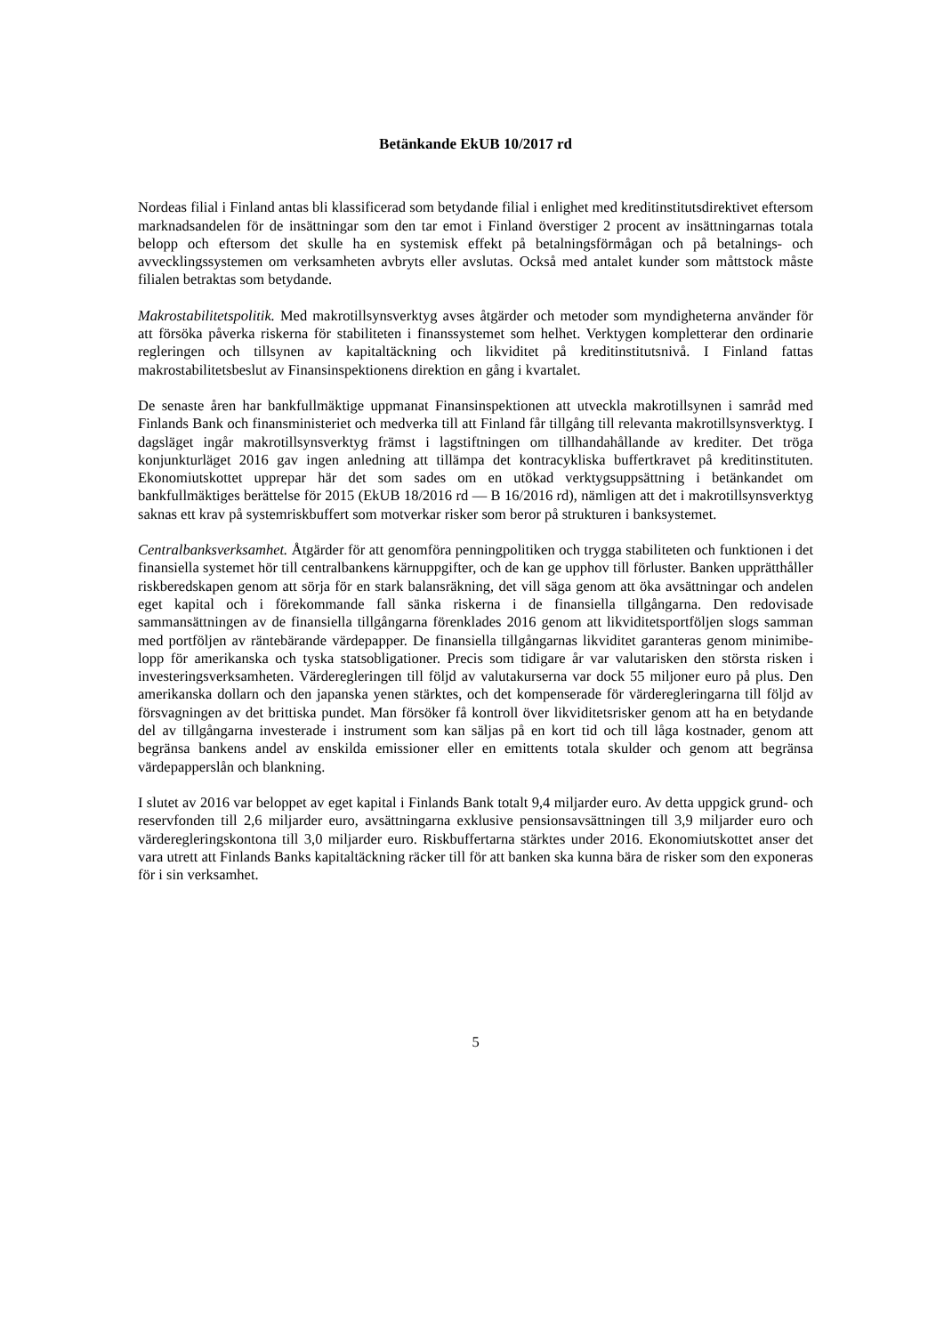Betänkande EkUB 10/2017 rd
Nordeas filial i Finland antas bli klassificerad som betydande filial i enlighet med kreditinstituts­direktivet eftersom marknadsandelen för de insättningar som den tar emot i Finland överstiger 2 procent av insättningarnas totala belopp och eftersom det skulle ha en systemisk effekt på be­talningsförmågan och på betalnings- och avvecklingssystemen om verksamheten avbryts eller avslutas. Också med antalet kunder som måttstock måste filialen betraktas som betydande.
Makrostabilitetspolitik. Med makrotillsynsverktyg avses åtgärder och metoder som myndighe­terna använder för att försöka påverka riskerna för stabiliteten i finanssystemet som helhet. Verk­tygen kompletterar den ordinarie regleringen och tillsynen av kapitaltäckning och likviditet på kreditinstitutsnivå. I Finland fattas makrostabilitetsbeslut av Finansinspektionens direktion en gång i kvartalet.
De senaste åren har bankfullmäktige uppmanat Finansinspektionen att utveckla makrotillsynen i samråd med Finlands Bank och finansministeriet och medverka till att Finland får tillgång till re­levanta makrotillsynsverktyg. I dagsläget ingår makrotillsynsverktyg främst i lagstiftningen om tillhandahållande av krediter. Det tröga konjunkturläget 2016 gav ingen anledning att tillämpa det kontracykliska buffertkravet på kreditinstituten. Ekonomiutskottet upprepar här det som sades om en utökad verktygsuppsättning i betänkandet om bankfullmäktiges berättelse för 2015 (EkUB 18/2016 rd — B 16/2016 rd), nämligen att det i makrotillsynsverktyg saknas ett krav på system­riskbuffert som motverkar risker som beror på strukturen i banksystemet.
Centralbanksverksamhet. Åtgärder för att genomföra penningpolitiken och trygga stabiliteten och funktionen i det finansiella systemet hör till centralbankens kärnuppgifter, och de kan ge upp­hov till förluster. Banken upprätthåller riskberedskapen genom att sörja för en stark balansräk­ning, det vill säga genom att öka avsättningar och andelen eget kapital och i förekommande fall sänka riskerna i de finansiella tillgångarna. Den redovisade sammansättningen av de finansiella tillgångarna förenklades 2016 genom att likviditetsportföljen slogs samman med portföljen av räntebärande värdepapper. De finansiella tillgångarnas likviditet garanteras genom minimibe­lopp för amerikanska och tyska statsobligationer. Precis som tidigare år var valutarisken den största risken i investeringsverksamheten. Värderegleringen till följd av valutakurserna var dock 55 miljoner euro på plus. Den amerikanska dollarn och den japanska yenen stärktes, och det kom­penserade för värderegleringarna till följd av försvagningen av det brittiska pundet. Man försöker få kontroll över likviditetsrisker genom att ha en betydande del av tillgångarna investerade i in­strument som kan säljas på en kort tid och till låga kostnader, genom att begränsa bankens andel av enskilda emissioner eller en emittents totala skulder och genom att begränsa värdepapperslån och blankning.
I slutet av 2016 var beloppet av eget kapital i Finlands Bank totalt 9,4 miljarder euro. Av detta uppgick grund- och reservfonden till 2,6 miljarder euro, avsättningarna exklusive pensionsavsätt­ningen till 3,9 miljarder euro och värderegleringskontona till 3,0 miljarder euro. Riskbuffertarna stärktes under 2016. Ekonomiutskottet anser det vara utrett att Finlands Banks kapitaltäckning räcker till för att banken ska kunna bära de risker som den exponeras för i sin verksamhet.
5